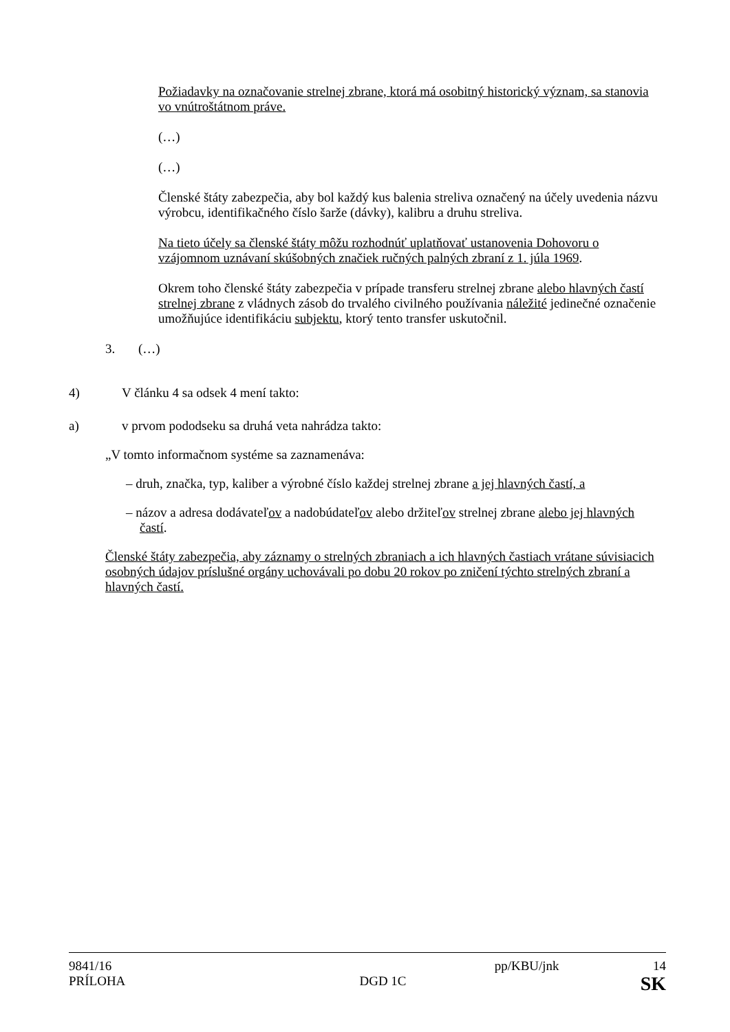Požiadavky na označovanie strelnej zbrane, ktorá má osobitný historický význam, sa stanovia vo vnútroštátnom práve.
(…)
(…)
Členské štáty zabezpečia, aby bol každý kus balenia streliva označený na účely uvedenia názvu výrobcu, identifikačného číslo šarže (dávky), kalibru a druhu streliva.
Na tieto účely sa členské štáty môžu rozhodnúť uplatňovať ustanovenia Dohovoru o vzájomnom uznávaní skúšobných značiek ručných palných zbraní z 1. júla 1969.
Okrem toho členské štáty zabezpečia v prípade transferu strelnej zbrane alebo hlavných častí strelnej zbrane z vládnych zásob do trvalého civilného používania náležité jedinečné označenie umožňujúce identifikáciu subjektu, ktorý tento transfer uskutočnil.
3. (…)
4) V článku 4 sa odsek 4 mení takto:
a) v prvom pododseku sa druhá veta nahrádza takto:
„V tomto informačnom systéme sa zaznamenáva:
– druh, značka, typ, kaliber a výrobné číslo každej strelnej zbrane a jej hlavných častí, a
– názov a adresa dodávateľov a nadobúdateľov alebo držiteľov strelnej zbrane alebo jej hlavných častí.
Členské štáty zabezpečia, aby záznamy o strelných zbraniach a ich hlavných častiach vrátane súvisiacich osobných údajov príslušné orgány uchovávali po dobu 20 rokov po zničení týchto strelných zbraní a hlavných častí.
9841/16 pp/KBU/jnk 14
PRÍLOHA DGD 1C SK